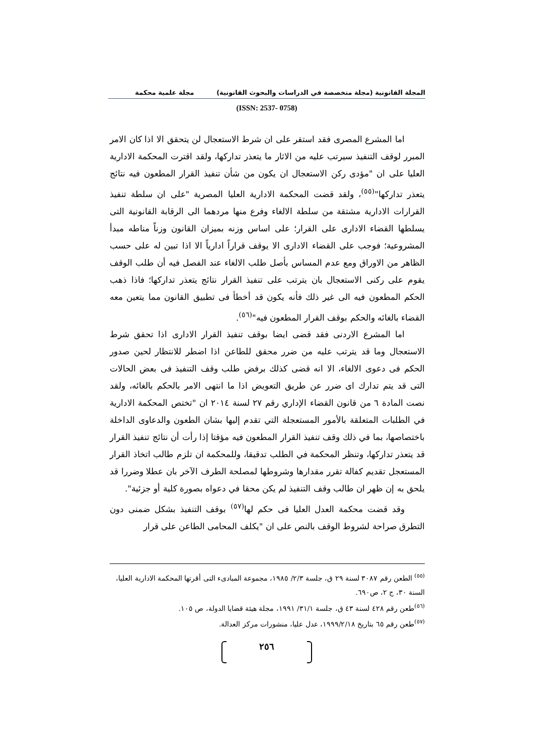المجلة القانونية (مجلة متخصصة في الدراسات والبحوث القانونية) مجلة علمية محكمة
(ISSN: 2537- 0758)
اما المشرع المصرى فقد استقر على ان شرط الاستعجال لن يتحقق الا اذا كان الامر المبرر لوقف التنفيذ سيرتب عليه من الاثار ما يتعذر تداركها، ولقد اقترت المحكمة الادارية العليا على ان "مؤدى ركن الاستعجال ان يكون من شأن تنفيذ القرار المطعون فيه نتائج يتعذر تداركها"<sup>(٥٥)</sup>، ولقد قضت المحكمة الادارية العليا المصرية "على ان سلطة تنفيذ القرارات الادارية مشتقة من سلطة الالغاء وفرع منها مردهما الى الرقابة القانونية التى يسلطها القضاء الادارى على القرار؛ على اساس وزنه بميزان القانون وزناً مناطه مبدأ المشروعية؛ فوجب على القضاء الادارى الا يوقف قراراً ادارياً الا اذا تبين له على حسب الظاهر من الاوراق ومع عدم المساس بأصل طلب الالغاء عند الفصل فيه أن طلب الوقف يقوم على ركنى الاستعجال بان يترتب على تنفيذ القرار نتائج يتعذر تداركها؛ فاذا ذهب الحكم المطعون فيه الى غير ذلك فأنه يكون قد أخطأ فى تطبيق القانون مما يتعين معه القضاء بالغائه والحكم بوقف القرار المطعون فيه"<sup>(٥٦)</sup>.
اما المشرع الاردنى فقد قضى ايضا بوقف تنفيذ القرار الادارى اذا تحقق شرط الاستعجال وما قد يترتب عليه من ضرر محقق للطاعن اذا اضطر للانتظار لحين صدور الحكم فى دعوى الالغاء، الا انه قضى كذلك برفض طلب وقف التنفيذ فى بعض الحالات التى قد يتم تدارك اى ضرر عن طريق التعويض اذا ما انتهى الامر بالحكم بالغائه، ولقد نصت المادة ٦ من قانون القضاء الإداري رقم ٢٧ لسنة ٢٠١٤ ان "تختص المحكمة الادارية في الطلبات المتعلقة بالأمور المستعجلة التي تقدم إليها بشان الطعون والدعاوى الداخلة باختصاصها، بما في ذلك وقف تنفيذ القرار المطعون فيه مؤقتا إذا رأت أن نتائج تنفيذ القرار قد يتعذر تداركها، وتنظر المحكمة في الطلب تدقيقا، وللمحكمة ان تلزم طالب اتخاذ القرار المستعجل تقديم كفالة تقرر مقدارها وشروطها لمصلحة الطرف الآخر بان عطلا وضررا قد يلحق به إن ظهر ان طالب وقف التنفيذ لم يكن محقا في دعواه بصورة كلية أو جزئية".
وقد قضت محكمة العدل العليا فى حكم لها<sup>(٥٧)</sup> بوقف التنفيذ بشكل ضمنى دون التطرق صراحة لشروط الوقف بالنص على ان "يكلف المحامى الطاعن على قرار
<sup>(٥٥)</sup> الطعن رقم ٣٠٨٧ لسنة ٢٩ ق، جلسة ٢/٣/ ١٩٨٥، مجموعة المبادىء التى أقرتها المحكمة الادارية العليا، السنة ٣٠، ج ٢، ص٦٩٠.
<sup>(٥٦)</sup> طعن رقم ٤٢٨ لسنة ٤٣ ق، جلسة ٣١/١/ ١٩٩١، مجلة هيئة قضايا الدولة، ص ١٠٥.
<sup>(٥٧)</sup> طعن رقم ٦٥ بتاريخ ١٩٩٩/٢/١٨، عدل عليا، منشورات مركز العدالة.
٢٥٦